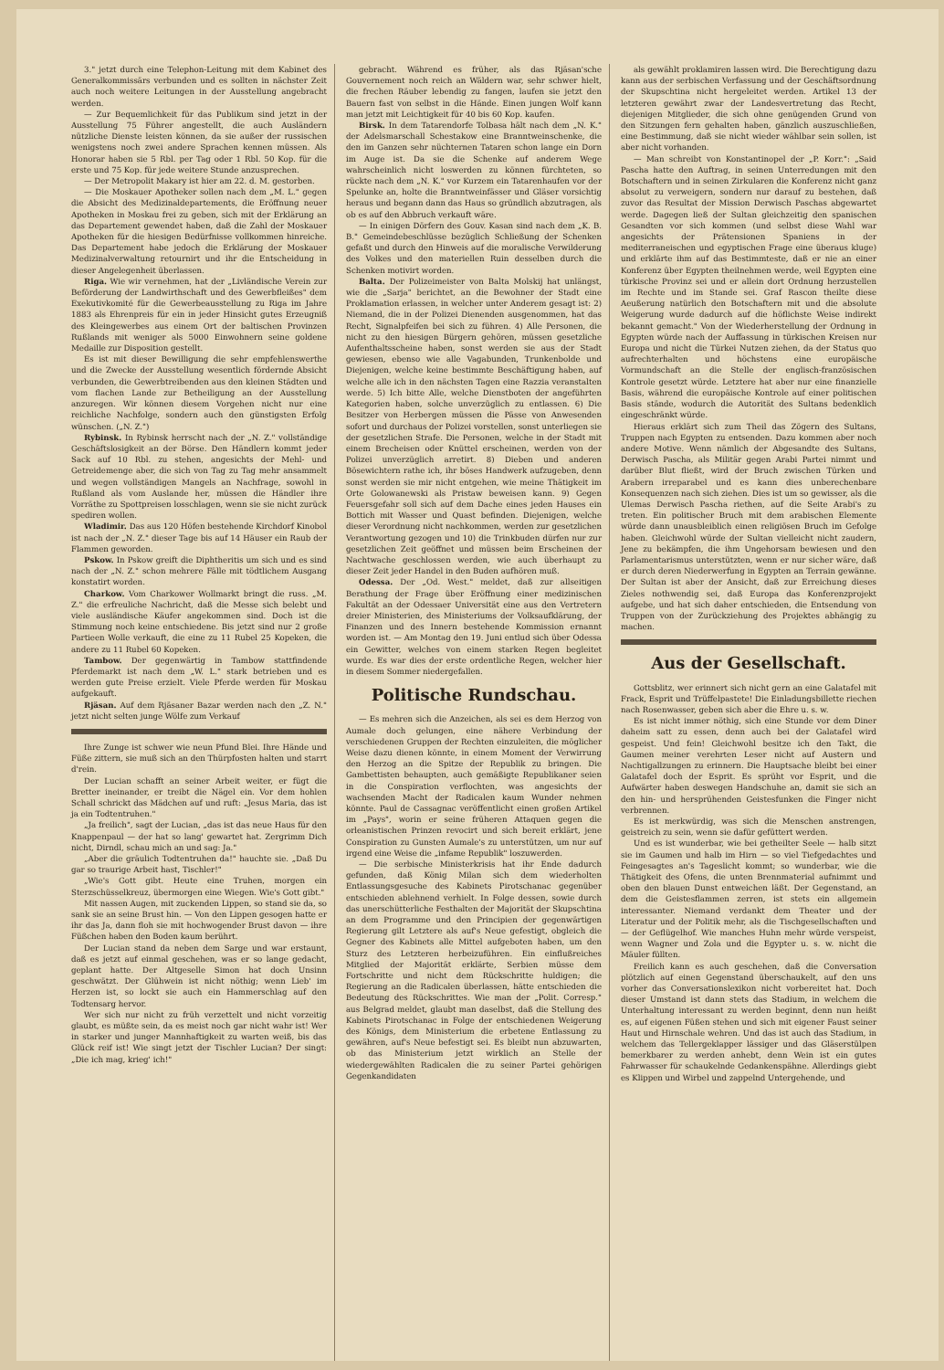3." jetzt durch eine Telephon-Leitung mit dem Kabinet des Generalkommissärs verbunden und es sollten in nächster Zeit auch noch weitere Leitungen in der Ausstellung angebracht werden.
— Zur Bequemlichkeit für das Publikum sind jetzt in der Ausstellung 75 Führer angestellt, die auch Ausländern nützliche Dienste leisten können, da sie außer der russischen wenigstens noch zwei andere Sprachen kennen müssen. Als Honorar haben sie 5 Rbl. per Tag oder 1 Rbl. 50 Kop. für die erste und 75 Kop. für jede weitere Stunde anzusprechen.
— Der Metropolit Makary ist hier am 22. d. M. gestorben.
— Die Moskauer Apotheker sollen nach dem „M. L." gegen die Absicht des Medizinaldepartements, die Eröffnung neuer Apotheken in Moskau frei zu geben, sich mit der Erklärung an das Departement gewendet haben, daß die Zahl der Moskauer Apotheken für die hiesigen Bedürfnisse vollkommen hinreiche. Das Departement habe jedoch die Erklärung der Moskauer Medizinalverwaltung retournirt und ihr die Entscheidung in dieser Angelegenheit überlassen.
Riga. Wie wir vernehmen, hat der „Livländische Verein zur Beförderung der Landwirthschaft und des Gewerbfleißes" dem Exekutivkomité für die Gewerbeausstellung zu Riga im Jahre 1883 als Ehrenpreis für ein in jeder Hinsicht gutes Erzeugniß des Kleingewerbes aus einem Ort der baltischen Provinzen Rußlands mit weniger als 5000 Einwohnern seine goldene Medaille zur Disposition gestellt.
Es ist mit dieser Bewilligung die sehr empfehlenswerthe und die Zwecke der Ausstellung wesentlich fördernde Absicht verbunden, die Gewerbtreibenden aus den kleinen Städten und vom flachen Lande zur Betheiligung an der Ausstellung anzuregen. Wir können diesem Vorgehen nicht nur eine reichliche Nachfolge, sondern auch den günstigsten Erfolg wünschen. („N. Z.")
Rybinsk. In Rybinsk herrscht nach der „N. Z." vollständige Geschäftslosigkeit an der Börse. Den Händlern kommt jeder Sack auf 10 Rbl. zu stehen, angesichts der Mehl- und Getreidemenge aber, die sich von Tag zu Tag mehr ansammelt und wegen vollständigen Mangels an Nachfrage, sowohl in Rußland als vom Auslande her, müssen die Händler ihre Vorräthe zu Spottpreisen losschlagen, wenn sie sie nicht zurück spediren wollen.
Wladimir. Das aus 120 Höfen bestehende Kirchdorf Kinobol ist nach der „N. Z." dieser Tage bis auf 14 Häuser ein Raub der Flammen geworden.
Pskow. In Pskow greift die Diphtheritis um sich und es sind nach der „N. Z." schon mehrere Fälle mit tödtlichem Ausgang konstatirt worden.
Charkow. Vom Charkower Wollmarkt bringt die russ. „M. Z." die erfreuliche Nachricht, daß die Messe sich belebt und viele ausländische Käufer angekommen sind. Doch ist die Stimmung noch keine entschiedene. Bis jetzt sind nur 2 große Partieen Wolle verkauft, die eine zu 11 Rubel 25 Kopeken, die andere zu 11 Rubel 60 Kopeken.
Tambow. Der gegenwärtig in Tambow stattfindende Pferdemarkt ist nach dem „W. L." stark betrieben und es werden gute Preise erzielt. Viele Pferde werden für Moskau aufgekauft.
Rjäsan. Auf dem Rjäsaner Bazar werden nach den „Z. N." jetzt nicht selten junge Wölfe zum Verkauf
Ihre Zunge ist schwer wie neun Pfund Blei. Ihre Hände und Füße zittern, sie muß sich an den Thürpfosten halten und starrt d'rein.
Der Lucian schafft an seiner Arbeit weiter, er fügt die Bretter ineinander, er treibt die Nägel ein. Vor dem hohlen Schall schrickt das Mädchen auf und ruft: „Jesus Maria, das ist ja ein Todtentruhen."
„Ja freilich", sagt der Lucian, „das ist das neue Haus für den Knappenpaul — der hat so lang' gewartet hat. Zergrimm Dich nicht, Dirndl, schau mich an und sag: Ja."
„Aber die gräulich Todtentruhen da!" hauchte sie. „Daß Du gar so traurige Arbeit hast, Tischler!"
„Wie's Gott gibt. Heute eine Truhen, morgen ein Sterzschüsselkreuz, übermorgen eine Wiegen. Wie's Gott gibt."
Mit nassen Augen, mit zuckenden Lippen, so stand sie da, so sank sie an seine Brust hin. — Von den Lippen gesogen hatte er ihr das Ja, dann floh sie mit hochwogender Brust davon — ihre Füßchen haben den Boden kaum berührt.
Der Lucian stand da neben dem Sarge und war erstaunt, daß es jetzt auf einmal geschehen, was er so lange gedacht, geplant hatte. Der Altgeselle Simon hat doch Unsinn geschwätzt. Der Glühwein ist nicht nöthig; wenn Lieb' im Herzen ist, so lockt sie auch ein Hammerschlag auf den Todtensarg hervor.
Wer sich nur nicht zu früh verzettelt und nicht vorzeitig glaubt, es müßte sein, da es meist noch gar nicht wahr ist! Wer in starker und junger Mannhaftigkeit zu warten weiß, bis das Glück reif ist! Wie singt jetzt der Tischler Lucian? Der singt: „Die ich mag, krieg' ich!"
gebracht. Während es früher, als das Rjäsan'sche Gouvernement noch reich an Wäldern war, sehr schwer hielt, die frechen Räuber lebendig zu fangen, laufen sie jetzt den Bauern fast von selbst in die Hände. Einen jungen Wolf kann man jetzt mit Leichtigkeit für 40 bis 60 Kop. kaufen.
Birsk. In dem Tatarendorfe Tolbasa hält nach dem „N. K." der Adelsmarschall Schestakow eine Branntweinschenke, die den im Ganzen sehr nüchternen Tataren schon lange ein Dorn im Auge ist. Da sie die Schenke auf anderem Wege wahrscheinlich nicht loswerden zu können fürchteten, so rückte nach dem „N. K." vor Kurzem ein Tatarenhaufen vor der Spelunke an, holte die Branntweinfässer und Gläser vorsichtig heraus und begann dann das Haus so gründlich abzutragen, als ob es auf den Abbruch verkauft wäre.
— In einigen Dörfern des Gouv. Kasan sind nach dem „K. B. B." Gemeindebeschlüsse bezüglich Schließung der Schenken gefaßt und durch den Hinweis auf die moralische Verwilderung des Volkes und den materiellen Ruin desselben durch die Schenken motivirt worden.
Balta. Der Polizeimeister von Balta Molskij hat unlängst, wie die „Sarja" berichtet, an die Bewohner der Stadt eine Proklamation erlassen, in welcher unter Anderem gesagt ist: 2) Niemand, die in der Polizei Dienenden ausgenommen, hat das Recht, Signalpfeifen bei sich zu führen. 4) Alle Personen, die nicht zu den hiesigen Bürgern gehören, müssen gesetzliche Aufenthaltsscheine haben, sonst werden sie aus der Stadt gewiesen, ebenso wie alle Vagabunden, Trunkenbolde und Diejenigen, welche keine bestimmte Beschäftigung haben, auf welche alle ich in den nächsten Tagen eine Razzia veranstalten werde. 5) Ich bitte Alle, welche Dienstboten der angeführten Kategorien haben, solche unverzüglich zu entlassen. 6) Die Besitzer von Herbergen müssen die Pässe von Anwesenden sofort und durchaus der Polizei vorstellen, sonst unterliegen sie der gesetzlichen Strafe. Die Personen, welche in der Stadt mit einem Brecheisen oder Knüttel erscheinen, werden von der Polizei unverzüglich arretirt. 8) Dieben und anderen Bösewichtern rathe ich, ihr böses Handwerk aufzugeben, denn sonst werden sie mir nicht entgehen, wie meine Thätigkeit im Orte Golowanewski als Pristaw beweisen kann. 9) Gegen Feuersgefahr soll sich auf dem Dache eines jeden Hauses ein Bottich mit Wasser und Quast befinden. Diejenigen, welche dieser Verordnung nicht nachkommen, werden zur gesetzlichen Verantwortung gezogen und 10) die Trinkbuden dürfen nur zur gesetzlichen Zeit geöffnet und müssen beim Erscheinen der Nachtwache geschlossen werden, wie auch überhaupt zu dieser Zeit jeder Handel in den Buden aufhören muß.
Odessa. Der „Od. West." meldet, daß zur allseitigen Berathung der Frage über Eröffnung einer medizinischen Fakultät an der Odessaer Universität eine aus den Vertretern dreier Ministerien, des Ministeriums der Volksaufklärung, der Finanzen und des Innern bestehende Kommission ernannt worden ist. — Am Montag den 19. Juni entlud sich über Odessa ein Gewitter, welches von einem starken Regen begleitet wurde. Es war dies der erste ordentliche Regen, welcher hier in diesem Sommer niedergefallen.
Politische Rundschau.
— Es mehren sich die Anzeichen, als sei es dem Herzog von Aumale doch gelungen, eine nähere Verbindung der verschiedenen Gruppen der Rechten einzuleiten, die möglicher Weise dazu dienen könnte, in einem Moment der Verwirrung den Herzog an die Spitze der Republik zu bringen. Die Gambettisten behaupten, auch gemäßigte Republikaner seien in die Conspiration verflochten, was angesichts der wachsenden Macht der Radicalen kaum Wunder nehmen könnte. Paul de Cassagnac veröffentlicht einen großen Artikel im „Pays", worin er seine früheren Attaquen gegen die orleanistischen Prinzen revocirt und sich bereit erklärt, jene Conspiration zu Gunsten Aumale's zu unterstützen, um nur auf irgend eine Weise die „infame Republik" loszuwerden.
— Die serbische Ministerkrisis hat ihr Ende dadurch gefunden, daß König Milan sich dem wiederholten Entlassungsgesuche des Kabinets Pirotschanac gegenüber entschieden ablehnend verhielt. In Folge dessen, sowie durch das unerschütterliche Festhalten der Majorität der Skupschtina an dem Programme und den Principien der gegenwärtigen Regierung gilt Letztere als auf's Neue gefestigt, obgleich die Gegner des Kabinets alle Mittel aufgeboten haben, um den Sturz des Letzteren herbeizuführen. Ein einflußreiches Mitglied der Majorität erklärte, Serbien müsse dem Fortschritte und nicht dem Rückschritte huldigen; die Regierung an die Radicalen überlassen, hätte entschieden die Bedeutung des Rückschrittes. Wie man der „Polit. Corresp." aus Belgrad meldet, glaubt man daselbst, daß die Stellung des Kabinets Pirotschanac in Folge der entschiedenen Weigerung des Königs, dem Ministerium die erbetene Entlassung zu gewähren, auf's Neue befestigt sei. Es bleibt nun abzuwarten, ob das Ministerium jetzt wirklich an Stelle der wiedergewählten Radicalen die zu seiner Partei gehörigen Gegenkandidaten
als gewählt proklamiren lassen wird. Die Berechtigung dazu kann aus der serbischen Verfassung und der Geschäftsordnung der Skupschtina nicht hergeleitet werden. Artikel 13 der letzteren gewährt zwar der Landesvertretung das Recht, diejenigen Mitglieder, die sich ohne genügenden Grund von den Sitzungen fern gehalten haben, gänzlich auszuschließen, eine Bestimmung, daß sie nicht wieder wählbar sein sollen, ist aber nicht vorhanden.
— Man schreibt von Konstantinopel der „P. Korr.": „Said Pascha hatte den Auftrag, in seinen Unterredungen mit den Botschaftern und in seinen Zirkularen die Konferenz nicht ganz absolut zu verweigern, sondern nur darauf zu bestehen, daß zuvor das Resultat der Mission Derwisch Paschas abgewartet werde. Dagegen ließ der Sultan gleichzeitig den spanischen Gesandten vor sich kommen (und selbst diese Wahl war angesichts der Prätensionen Spaniens in der mediterraneischen und egyptischen Frage eine überaus kluge) und erklärte ihm auf das Bestimmteste, daß er nie an einer Konferenz über Egypten theilnehmen werde, weil Egypten eine türkische Provinz sei und er allein dort Ordnung herzustellen im Rechte und im Stande sei. Graf Rascon theilte diese Aeußerung natürlich den Botschaftern mit und die absolute Weigerung wurde dadurch auf die höflichste Weise indirekt bekannt gemacht." Von der Wiederherstellung der Ordnung in Egypten würde nach der Auffassung in türkischen Kreisen nur Europa und nicht die Türkei Nutzen ziehen, da der Status quo aufrechterhalten und höchstens eine europäische Vormundschaft an die Stelle der englisch-französischen Kontrole gesetzt würde. Letztere hat aber nur eine finanzielle Basis, während die europäische Kontrole auf einer politischen Basis stände, wodurch die Autorität des Sultans bedenklich eingeschränkt würde.
Hieraus erklärt sich zum Theil das Zögern des Sultans, Truppen nach Egypten zu entsenden. Dazu kommen aber noch andere Motive. Wenn nämlich der Abgesandte des Sultans, Derwisch Pascha, als Militär gegen Arabi Partei nimmt und darüber Blut fließt, wird der Bruch zwischen Türken und Arabern irreparabel und es kann dies unberechenbare Konsequenzen nach sich ziehen. Dies ist um so gewisser, als die Ulemas Derwisch Pascha riethen, auf die Seite Arabi's zu treten. Ein politischer Bruch mit dem arabischen Elemente würde dann unausbleiblich einen religiösen Bruch im Gefolge haben. Gleichwohl würde der Sultan vielleicht nicht zaudern, Jene zu bekämpfen, die ihm Ungehorsam bewiesen und den Parlamentarismus unterstützten, wenn er nur sicher wäre, daß er durch deren Niederwerfung in Egypten an Terrain gewänne. Der Sultan ist aber der Ansicht, daß zur Erreichung dieses Zieles nothwendig sei, daß Europa das Konferenzprojekt aufgebe, und hat sich daher entschieden, die Entsendung von Truppen von der Zurückziehung des Projektes abhängig zu machen.
Aus der Gesellschaft.
Gottsblitz, wer erinnert sich nicht gern an eine Galatafel mit Frack, Esprit und Trüffelpastete! Die Einladungsbillette riechen nach Rosenwasser, geben sich aber die Ehre u. s. w.
Es ist nicht immer nöthig, sich eine Stunde vor dem Diner daheim satt zu essen, denn auch bei der Galatafel wird gespeist. Und fein! Gleichwohl besitze ich den Takt, die Gaumen meiner verehrten Leser nicht auf Austern und Nachtigallzungen zu erinnern. Die Hauptsache bleibt bei einer Galatafel doch der Esprit. Es sprüht vor Esprit, und die Aufwärter haben deswegen Handschuhe an, damit sie sich an den hin- und hersprühenden Geistesfunken die Finger nicht verbrennen.
Es ist merkwürdig, was sich die Menschen anstrengen, geistreich zu sein, wenn sie dafür gefüttert werden.
Und es ist wunderbar, wie bei getheilter Seele — halb sitzt sie im Gaumen und halb im Hirn — so viel Tiefgedachtes und Feingesagtes an's Tageslicht kommt; so wunderbar, wie die Thätigkeit des Ofens, die unten Brennmaterial aufnimmt und oben den blauen Dunst entweichen läßt. Der Gegenstand, an dem die Geistesflammen zerren, ist stets ein allgemein interessanter. Niemand verdankt dem Theater und der Literatur und der Politik mehr, als die Tischgesellschaften und — der Geflügelhof. Wie manches Huhn mehr würde verspeist, wenn Wagner und Zola und die Egypter u. s. w. nicht die Mäuler füllten.
Freilich kann es auch geschehen, daß die Conversation plötzlich auf einen Gegenstand überschaukelt, auf den uns vorher das Conversationslexikon nicht vorbereitet hat. Doch dieser Umstand ist dann stets das Stadium, in welchem die Unterhaltung interessant zu werden beginnt, denn nun heißt es, auf eigenen Füßen stehen und sich mit eigener Faust seiner Haut und Hirnschale wehren. Und das ist auch das Stadium, in welchem das Tellergeklapper lässiger und das Gläserstülpen bemerkbarer zu werden anhebt, denn Wein ist ein gutes Fahrwasser für schaukelnde Gedankenspähne. Allerdings giebt es Klippen und Wirbel und zappelnd Untergehende, und